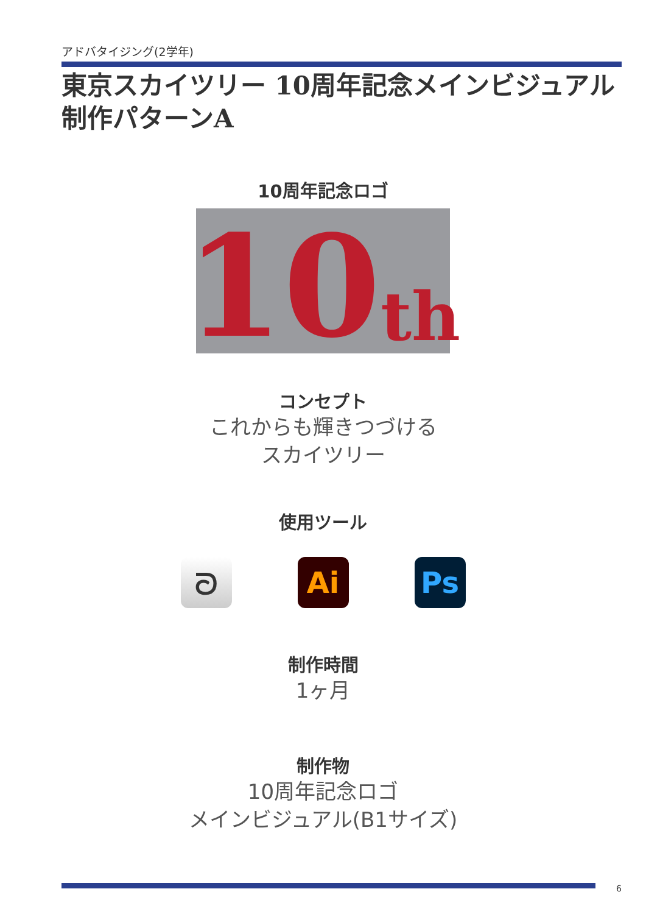アドバタイジング(2学年)
東京スカイツリー 10周年記念メインビジュアル
制作パターンA
10周年記念ロゴ
10 th
コンセプト
これからも輝きつづける
スカイツリー
使用ツール
ᘐ Ai Ps
制作時間
1ヶ月
制作物
10周年記念ロゴ
メインビジュアル(B1サイズ)
6